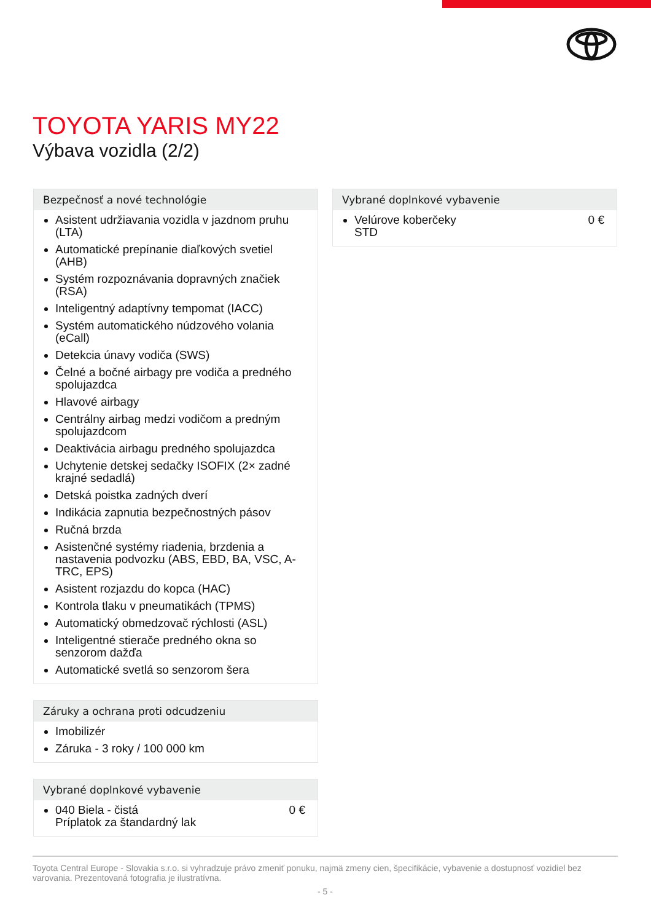TOYOTA YARIS MY22
Výbava vozidla (2/2)
Bezpečnosť a nové technológie
Asistent udržiavania vozidla v jazdnom pruhu (LTA)
Automatické prepínanie diaľkových svetiel (AHB)
Systém rozpoznávania dopravných značiek (RSA)
Inteligentný adaptívny tempomat (IACC)
Systém automatického núdzového volania (eCall)
Detekcia únavy vodiča (SWS)
Čelné a bočné airbagy pre vodiča a predného spolujazdca
Hlavové airbagy
Centrálny airbag medzi vodičom a predným spolujazdcom
Deaktivácia airbagu predného spolujazdca
Uchytenie detskej sedačky ISOFIX (2× zadné krajné sedadlá)
Detská poistka zadných dverí
Indikácia zapnutia bezpečnostných pásov
Ručná brzda
Asistenčné systémy riadenia, brzdenia a nastavenia podvozku (ABS, EBD, BA, VSC, A-TRC, EPS)
Asistent rozjazdu do kopca (HAC)
Kontrola tlaku v pneumatikách (TPMS)
Automatický obmedzovač rýchlosti (ASL)
Inteligentné stierače predného okna so senzorom dažďa
Automatické svetlá so senzorom šera
Záruky a ochrana proti odcudzeniu
Imobilizér
Záruka - 3 roky / 100 000 km
Vybrané doplnkové vybavenie
040 Biela - čistá 0 €
Príplatok za štandardný lak
Vybrané doplnkové vybavenie
Velúrove koberčeky 0 €
STD
Toyota Central Europe - Slovakia s.r.o. si vyhradzuje právo zmeniť ponuku, najmä zmeny cien, špecifikácie, vybavenie a dostupnosť vozidiel bez varovania. Prezentovaná fotografia je ilustratívna.
- 5 -